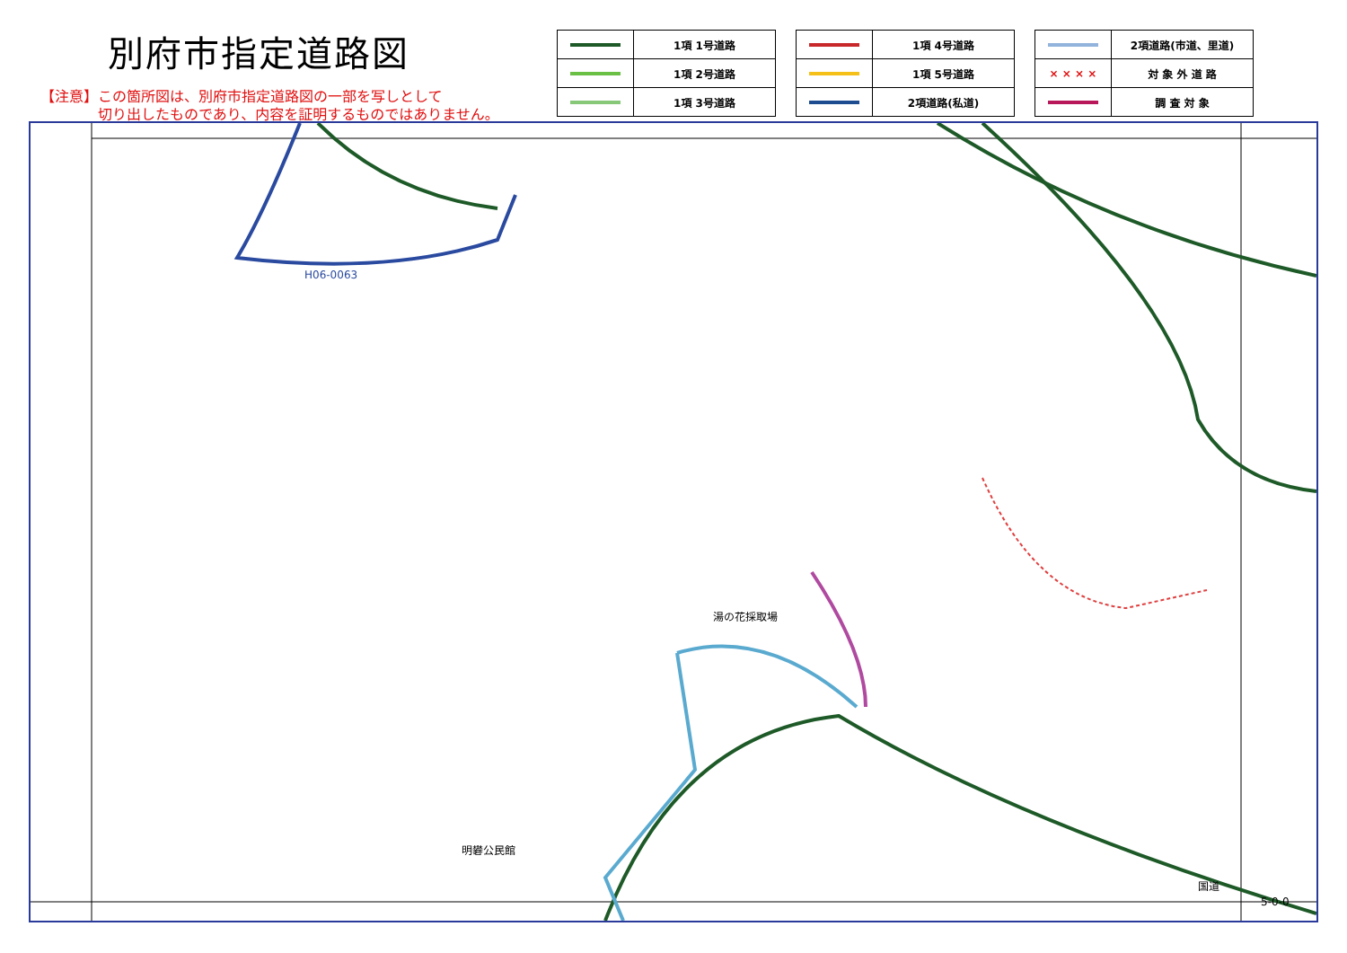別府市指定道路図
【注意】この箇所図は、別府市指定道路図の一部を写しとして
　　　　切り出したものであり、内容を証明するものではありません。
| | 1項 1号道路 |
| | 1項 2号道路 |
| | 1項 3号道路 |
| | 1項 4号道路 |
| | 1項 5号道路 |
| | 2項道路(私道) |
| | 2項道路(市道、里道) |
| × × × × | 対 象 外 道 路 |
| | 調 査 対 象 |
H06-0063
湯の花採取場
国道
明礬公民館
5-0-0